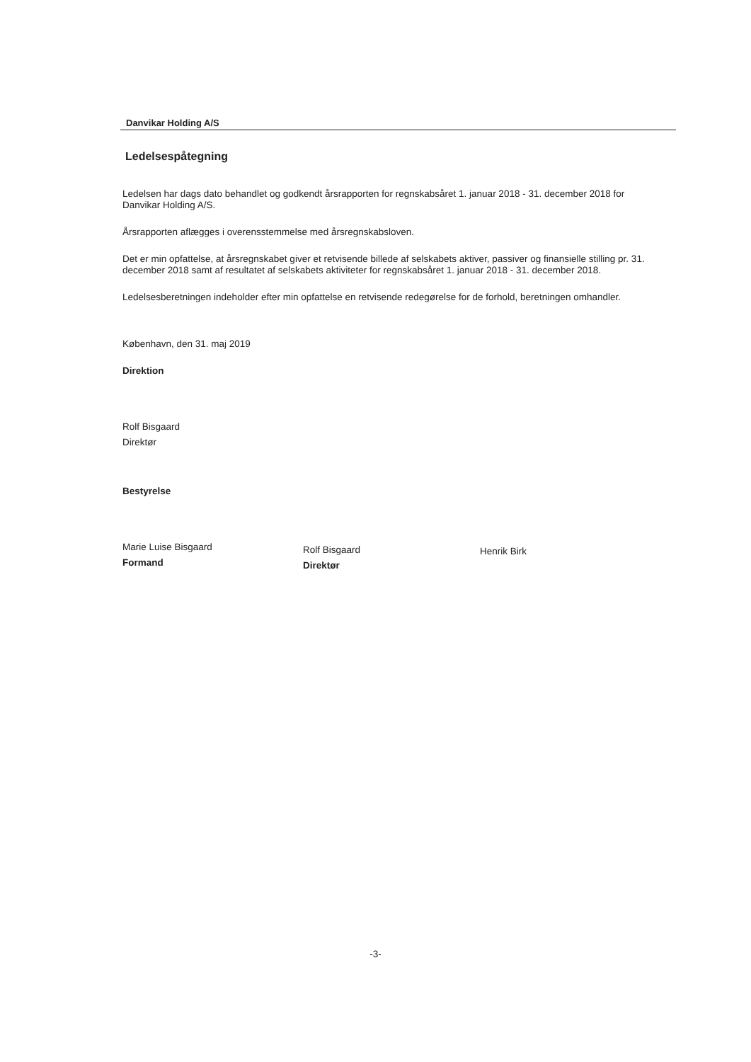Danvikar Holding A/S
Ledelsespåtegning
Ledelsen har dags dato behandlet og godkendt årsrapporten for regnskabsåret 1. januar 2018 - 31. december 2018 for Danvikar Holding A/S.
Årsrapporten aflægges i overensstemmelse med årsregnskabsloven.
Det er min opfattelse, at årsregnskabet giver et retvisende billede af selskabets aktiver, passiver og finansielle stilling pr. 31. december 2018 samt af resultatet af selskabets aktiviteter for regnskabsåret 1. januar 2018 - 31. december 2018.
Ledelsesberetningen indeholder efter min opfattelse en retvisende redegørelse for de forhold, beretningen omhandler.
København, den 31. maj 2019
Direktion
Rolf Bisgaard
Direktør
Bestyrelse
Marie Luise Bisgaard
Formand
Rolf Bisgaard
Direktør
Henrik Birk
-3-